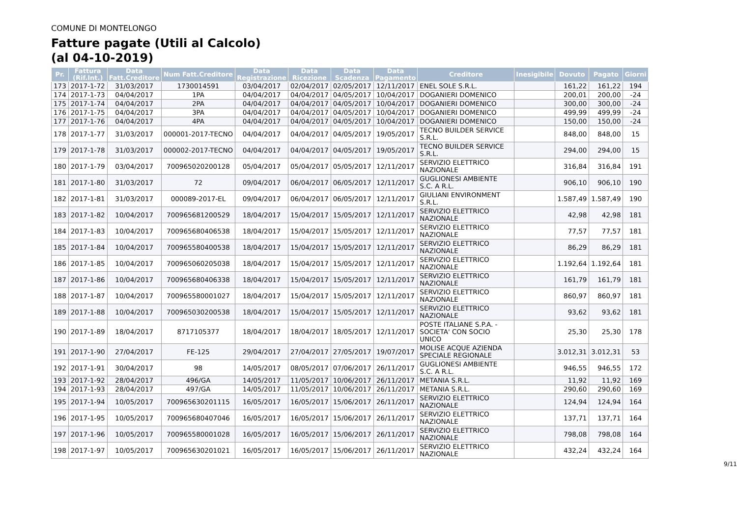COMUNE DI MONTELONGO
Fatture pagate (Utili al Calcolo)
(al 04-10-2019)
| Pr. | Fattura (Rif.Int.) | Data Fatt.Creditore | Num Fatt.Creditore | Data Registrazione | Data Ricezione | Data Scadenza | Data Pagamento | Creditore | Inesigibile | Dovuto | Pagato | Giorni |
| --- | --- | --- | --- | --- | --- | --- | --- | --- | --- | --- | --- | --- |
| 173 | 2017-1-72 | 31/03/2017 | 1730014591 | 03/04/2017 | 02/04/2017 | 02/05/2017 | 12/11/2017 | ENEL SOLE S.R.L. | | 161,22 | 161,22 | 194 |
| 174 | 2017-1-73 | 04/04/2017 | 1PA | 04/04/2017 | 04/04/2017 | 04/05/2017 | 10/04/2017 | DOGANIERI DOMENICO | | 200,01 | 200,00 | -24 |
| 175 | 2017-1-74 | 04/04/2017 | 2PA | 04/04/2017 | 04/04/2017 | 04/05/2017 | 10/04/2017 | DOGANIERI DOMENICO | | 300,00 | 300,00 | -24 |
| 176 | 2017-1-75 | 04/04/2017 | 3PA | 04/04/2017 | 04/04/2017 | 04/05/2017 | 10/04/2017 | DOGANIERI DOMENICO | | 499,99 | 499,99 | -24 |
| 177 | 2017-1-76 | 04/04/2017 | 4PA | 04/04/2017 | 04/04/2017 | 04/05/2017 | 10/04/2017 | DOGANIERI DOMENICO | | 150,00 | 150,00 | -24 |
| 178 | 2017-1-77 | 31/03/2017 | 000001-2017-TECNO | 04/04/2017 | 04/04/2017 | 04/05/2017 | 19/05/2017 | TECNO BUILDER SERVICE S.R.L. | | 848,00 | 848,00 | 15 |
| 179 | 2017-1-78 | 31/03/2017 | 000002-2017-TECNO | 04/04/2017 | 04/04/2017 | 04/05/2017 | 19/05/2017 | TECNO BUILDER SERVICE S.R.L. | | 294,00 | 294,00 | 15 |
| 180 | 2017-1-79 | 03/04/2017 | 700965020200128 | 05/04/2017 | 05/04/2017 | 05/05/2017 | 12/11/2017 | SERVIZIO ELETTRICO NAZIONALE | | 316,84 | 316,84 | 191 |
| 181 | 2017-1-80 | 31/03/2017 | 72 | 09/04/2017 | 06/04/2017 | 06/05/2017 | 12/11/2017 | GUGLIONESI AMBIENTE S.C. A R.L. | | 906,10 | 906,10 | 190 |
| 182 | 2017-1-81 | 31/03/2017 | 000089-2017-EL | 09/04/2017 | 06/04/2017 | 06/05/2017 | 12/11/2017 | GIULIANI ENVIRONMENT S.R.L. | | 1.587,49 | 1.587,49 | 190 |
| 183 | 2017-1-82 | 10/04/2017 | 700965681200529 | 18/04/2017 | 15/04/2017 | 15/05/2017 | 12/11/2017 | SERVIZIO ELETTRICO NAZIONALE | | 42,98 | 42,98 | 181 |
| 184 | 2017-1-83 | 10/04/2017 | 700965680406538 | 18/04/2017 | 15/04/2017 | 15/05/2017 | 12/11/2017 | SERVIZIO ELETTRICO NAZIONALE | | 77,57 | 77,57 | 181 |
| 185 | 2017-1-84 | 10/04/2017 | 700965580400538 | 18/04/2017 | 15/04/2017 | 15/05/2017 | 12/11/2017 | SERVIZIO ELETTRICO NAZIONALE | | 86,29 | 86,29 | 181 |
| 186 | 2017-1-85 | 10/04/2017 | 700965060205038 | 18/04/2017 | 15/04/2017 | 15/05/2017 | 12/11/2017 | SERVIZIO ELETTRICO NAZIONALE | | 1.192,64 | 1.192,64 | 181 |
| 187 | 2017-1-86 | 10/04/2017 | 700965680406338 | 18/04/2017 | 15/04/2017 | 15/05/2017 | 12/11/2017 | SERVIZIO ELETTRICO NAZIONALE | | 161,79 | 161,79 | 181 |
| 188 | 2017-1-87 | 10/04/2017 | 700965580001027 | 18/04/2017 | 15/04/2017 | 15/05/2017 | 12/11/2017 | SERVIZIO ELETTRICO NAZIONALE | | 860,97 | 860,97 | 181 |
| 189 | 2017-1-88 | 10/04/2017 | 700965030200538 | 18/04/2017 | 15/04/2017 | 15/05/2017 | 12/11/2017 | SERVIZIO ELETTRICO NAZIONALE | | 93,62 | 93,62 | 181 |
| 190 | 2017-1-89 | 18/04/2017 | 8717105377 | 18/04/2017 | 18/04/2017 | 18/05/2017 | 12/11/2017 | POSTE ITALIANE S.P.A. - SOCIETA' CON SOCIO UNICO | | 25,30 | 25,30 | 178 |
| 191 | 2017-1-90 | 27/04/2017 | FE-125 | 29/04/2017 | 27/04/2017 | 27/05/2017 | 19/07/2017 | MOLISE ACQUE AZIENDA SPECIALE REGIONALE | | 3.012,31 | 3.012,31 | 53 |
| 192 | 2017-1-91 | 30/04/2017 | 98 | 14/05/2017 | 08/05/2017 | 07/06/2017 | 26/11/2017 | GUGLIONESI AMBIENTE S.C. A R.L. | | 946,55 | 946,55 | 172 |
| 193 | 2017-1-92 | 28/04/2017 | 496/GA | 14/05/2017 | 11/05/2017 | 10/06/2017 | 26/11/2017 | METANIA S.R.L. | | 11,92 | 11,92 | 169 |
| 194 | 2017-1-93 | 28/04/2017 | 497/GA | 14/05/2017 | 11/05/2017 | 10/06/2017 | 26/11/2017 | METANIA S.R.L. | | 290,60 | 290,60 | 169 |
| 195 | 2017-1-94 | 10/05/2017 | 700965630201115 | 16/05/2017 | 16/05/2017 | 15/06/2017 | 26/11/2017 | SERVIZIO ELETTRICO NAZIONALE | | 124,94 | 124,94 | 164 |
| 196 | 2017-1-95 | 10/05/2017 | 700965680407046 | 16/05/2017 | 16/05/2017 | 15/06/2017 | 26/11/2017 | SERVIZIO ELETTRICO NAZIONALE | | 137,71 | 137,71 | 164 |
| 197 | 2017-1-96 | 10/05/2017 | 700965580001028 | 16/05/2017 | 16/05/2017 | 15/06/2017 | 26/11/2017 | SERVIZIO ELETTRICO NAZIONALE | | 798,08 | 798,08 | 164 |
| 198 | 2017-1-97 | 10/05/2017 | 700965630201021 | 16/05/2017 | 16/05/2017 | 15/06/2017 | 26/11/2017 | SERVIZIO ELETTRICO NAZIONALE | | 432,24 | 432,24 | 164 |
9/11